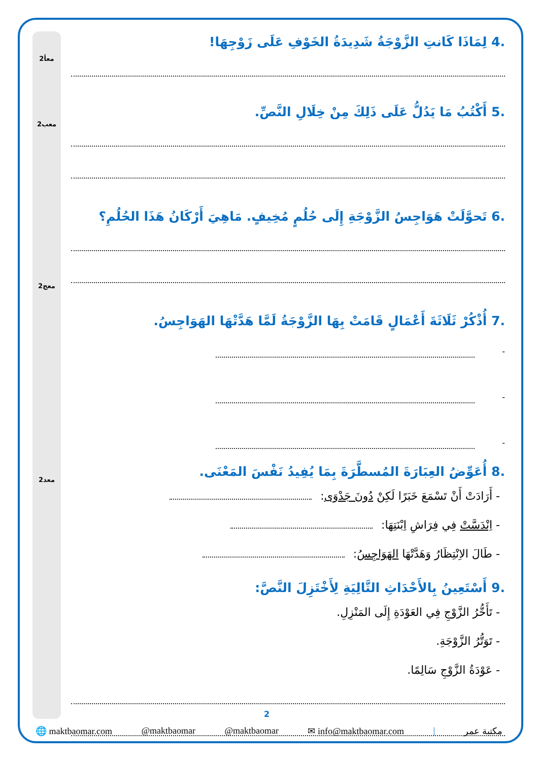معأ2
معب2
معج2
معد2
.4 لِمَاذَا كَانتِ الزَّوْجَةُ شَدِيدَةُ الخَوْفِ عَلَى زَوْجِهَا!
.5 أَكْتُبُ مَا يَدُلُّ عَلَى ذَلِكَ مِنْ خِلَالِ النَّصِّ.
.6 تَحوَّلَتْ هَوَاجِسُ الزَّوْجَةِ إِلَى حُلُمٍ مُخِيفٍ. مَاهِيَ أَرْكَانُ هَذَا الحُلُمِ؟
.7 أُذْكُرْ ثَلَاثَةَ أَعْمَالٍ قَامَتْ بِهَا الزَّوْجَةُ لَمَّا هَدَّتْهَا الهَوَاجِسُ.
-
-
-
.8 أُعَوِّضُ العِبَارَةَ المُسطَّرَةَ بِمَا يُفِيدُ نَفْسَ المَعْنَى.
- أَرَادَتْ أَنْ تَسْمَعَ خَبَرًا لَكِنْ دُونَ جَدْوَى:
- اِنْدَسَّتْ فِي فِرَاشِ اِبْنَتِهَا:
- طَالَ الاِنْتِظَارُ وَهَدَّتْهَا الهَوَاجِسُ:
.9 أَسْتَعِينُ بِالأَحْدَاثِ التَّالِيَةِ لِأَخْتَزِلَ النَّصَّ:
- تَأَخُّرُ الزَّوْجِ فِي العَوْدَةِ إِلَى المَنْزِلِ.
- تَوَتُّرُ الزَّوْجَةِ.
- عَوْدَةُ الزَّوْجِ سَالِمًا.
2
🌐 maktbaomar.com @maktbaomar @maktbaomar ✉ info@maktbaomar.com | مكتبة عمر